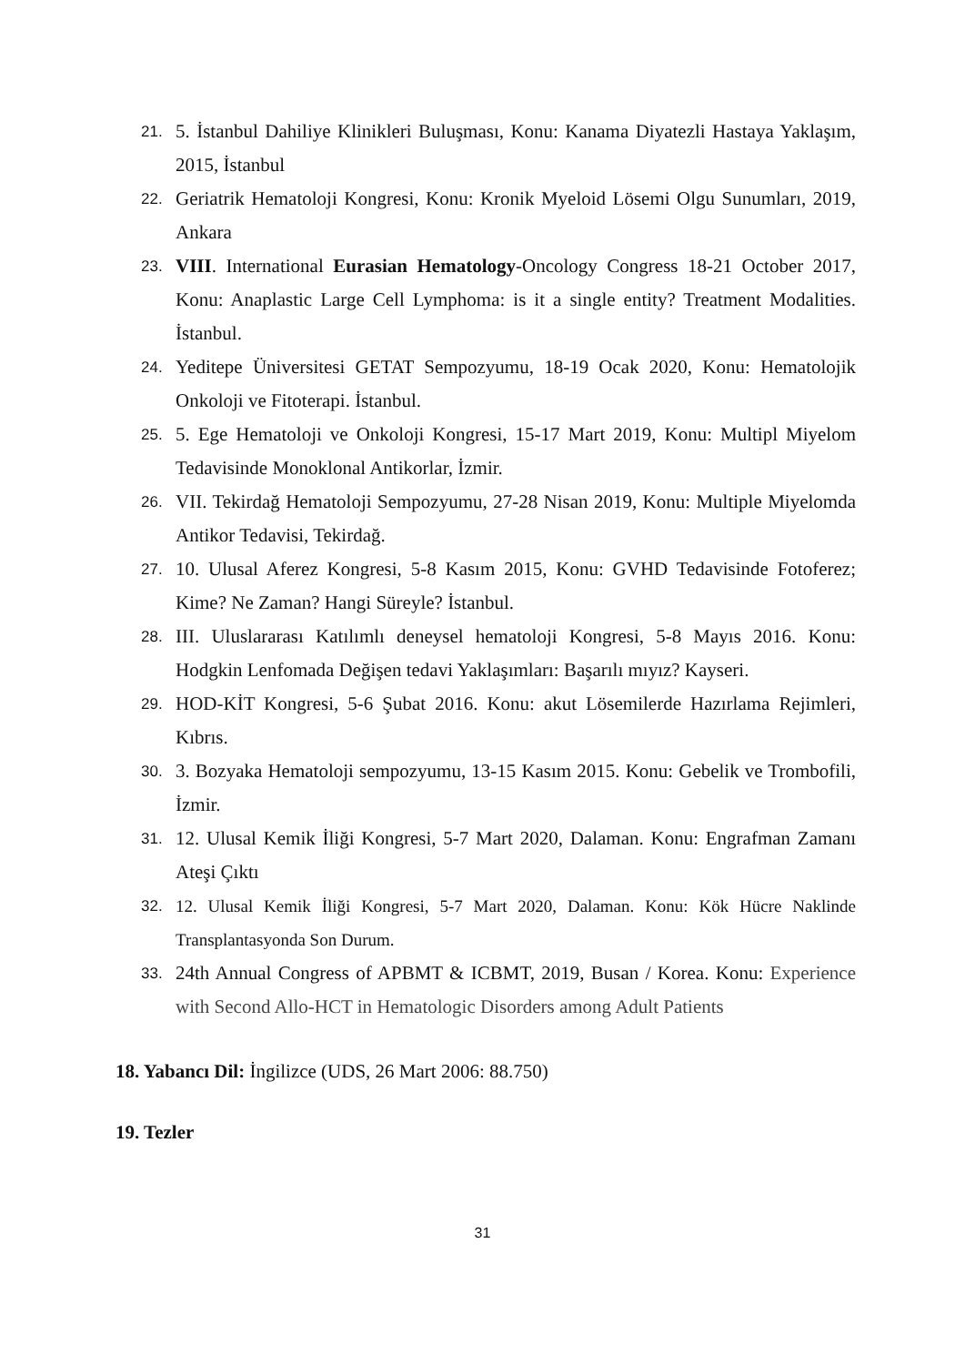21. 5. İstanbul Dahiliye Klinikleri Buluşması, Konu: Kanama Diyatezli Hastaya Yaklaşım, 2015, İstanbul
22. Geriatrik Hematoloji Kongresi, Konu: Kronik Myeloid Lösemi Olgu Sunumları, 2019, Ankara
23. VIII. International Eurasian Hematology-Oncology Congress 18-21 October 2017, Konu: Anaplastic Large Cell Lymphoma: is it a single entity? Treatment Modalities. İstanbul.
24. Yeditepe Üniversitesi GETAT Sempozyumu, 18-19 Ocak 2020, Konu: Hematolojik Onkoloji ve Fitoterapi. İstanbul.
25. 5. Ege Hematoloji ve Onkoloji Kongresi, 15-17 Mart 2019, Konu: Multipl Miyelom Tedavisinde Monoklonal Antikorlar, İzmir.
26. VII. Tekirdağ Hematoloji Sempozyumu, 27-28 Nisan 2019, Konu: Multiple Miyelomda Antikor Tedavisi, Tekirdağ.
27. 10. Ulusal Aferez Kongresi, 5-8 Kasım 2015, Konu: GVHD Tedavisinde Fotoferez; Kime? Ne Zaman? Hangi Süreyle? İstanbul.
28. III. Uluslararası Katılımlı deneysel hematoloji Kongresi, 5-8 Mayıs 2016. Konu: Hodgkin Lenfomada Değişen tedavi Yaklaşımları: Başarılı mıyız? Kayseri.
29. HOD-KİT Kongresi, 5-6 Şubat 2016. Konu: akut Lösemilerde Hazırlama Rejimleri, Kıbrıs.
30. 3. Bozyaka Hematoloji sempozyumu, 13-15 Kasım 2015. Konu: Gebelik ve Trombofili, İzmir.
31. 12. Ulusal Kemik İliği Kongresi, 5-7 Mart 2020, Dalaman. Konu: Engrafman Zamanı Ateşi Çıktı
32. 12. Ulusal Kemik İliği Kongresi, 5-7 Mart 2020, Dalaman. Konu: Kök Hücre Naklinde Transplantasyonda Son Durum.
33. 24th Annual Congress of APBMT & ICBMT, 2019, Busan / Korea. Konu: Experience with Second Allo-HCT in Hematologic Disorders among Adult Patients
18. Yabancı Dil: İngilizce (UDS, 26 Mart 2006: 88.750)
19. Tezler
31